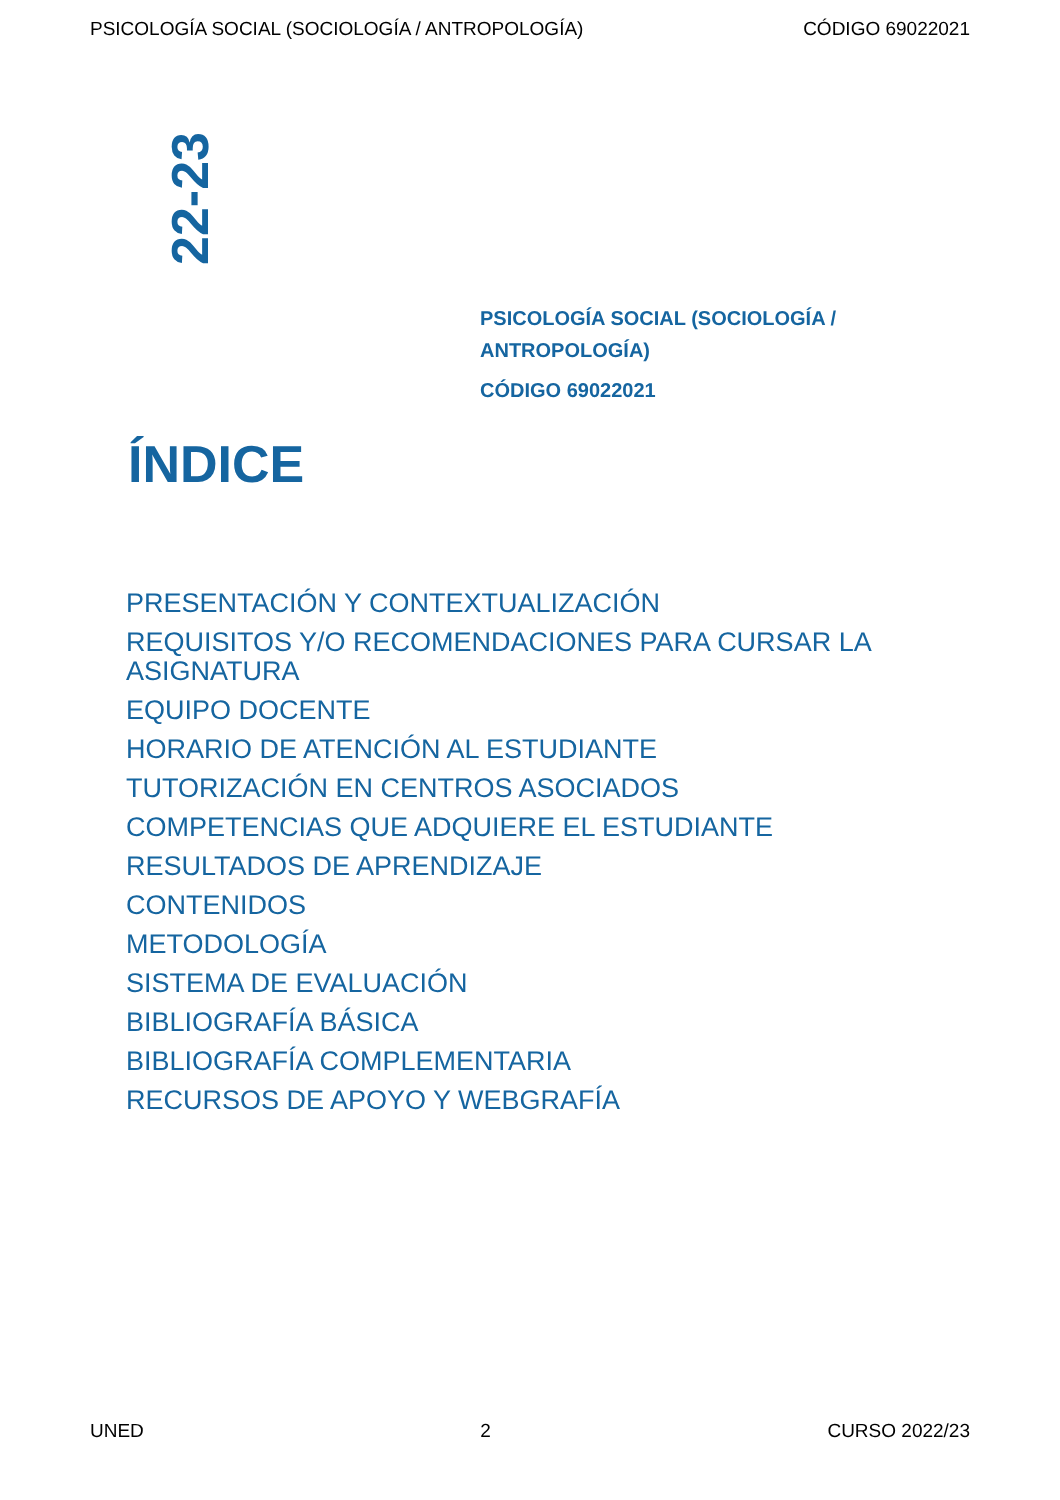PSICOLOGÍA SOCIAL (SOCIOLOGÍA / ANTROPOLOGÍA) CÓDIGO 69022021
22-23
PSICOLOGÍA SOCIAL (SOCIOLOGÍA /
ANTROPOLOGÍA)
CÓDIGO 69022021
ÍNDICE
PRESENTACIÓN Y CONTEXTUALIZACIÓN
REQUISITOS Y/O RECOMENDACIONES PARA CURSAR LA ASIGNATURA
EQUIPO DOCENTE
HORARIO DE ATENCIÓN AL ESTUDIANTE
TUTORIZACIÓN EN CENTROS ASOCIADOS
COMPETENCIAS QUE ADQUIERE EL ESTUDIANTE
RESULTADOS DE APRENDIZAJE
CONTENIDOS
METODOLOGÍA
SISTEMA DE EVALUACIÓN
BIBLIOGRAFÍA BÁSICA
BIBLIOGRAFÍA COMPLEMENTARIA
RECURSOS DE APOYO Y WEBGRAFÍA
UNED 2 CURSO 2022/23